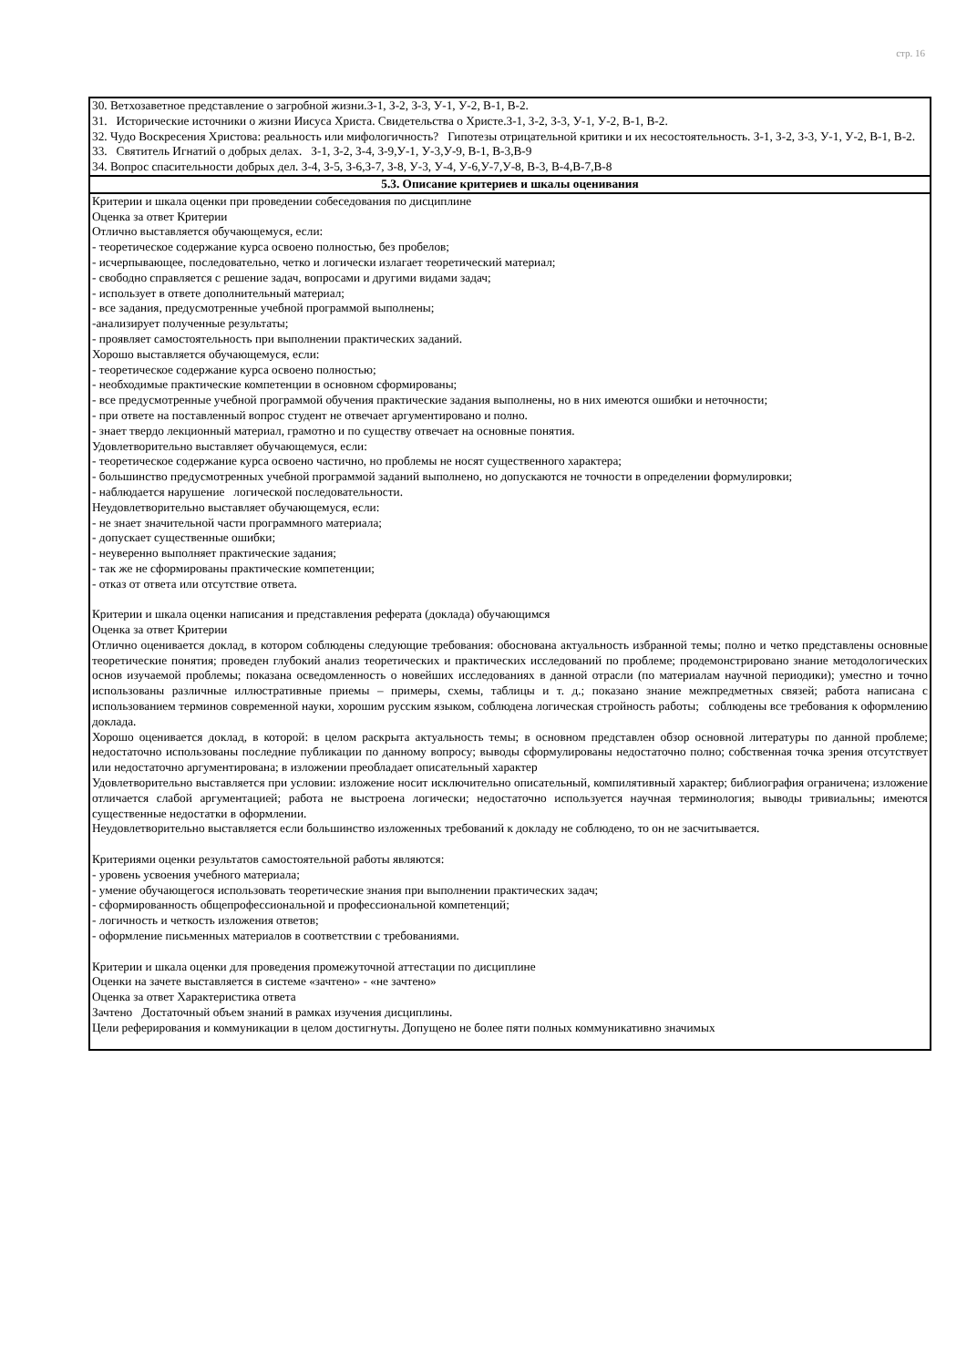стр. 16
| 30. Ветхозаветное представление о загробной жизни.З-1, З-2, З-3, У-1, У-2, В-1, В-2. 31. Исторические источники о жизни Иисуса Христа. Свидетельства о Христе.З-1, З-2, З-3, У-1, У-2, В-1, В-2. 32. Чудо Воскресения Христова: реальность или мифологичность? Гипотезы отрицательной критики и их несостоятельность. З-1, З-2, З-3, У-1, У-2, В-1, В-2. 33. Святитель Игнатий о добрых делах. З-1, З-2, З-4, З-9,У-1, У-3,У-9, В-1, В-3,В-9 34. Вопрос спасительности добрых дел. З-4, З-5, З-6,З-7, З-8, У-3, У-4, У-6,У-7,У-8, В-3, В-4,В-7,В-8 |
| 5.3. Описание критериев и шкалы оценивания |
| Критерии и шкала оценки при проведении собеседования по дисциплине Оценка за ответ Критерии Отлично выставляется обучающемуся, если: - теоретическое содержание курса освоено полностью, без пробелов; - исчерпывающее, последовательно, четко и логически излагает теоретический материал; - свободно справляется с решение задач, вопросами и другими видами задач; - использует в ответе дополнительный материал; - все задания, предусмотренные учебной программой выполнены; -анализирует полученные результаты; - проявляет самостоятельность при выполнении практических заданий. Хорошо выставляется обучающемуся, если: - теоретическое содержание курса освоено полностью; - необходимые практические компетенции в основном сформированы; - все предусмотренные учебной программой обучения практические задания выполнены, но в них имеются ошибки и неточности; - при ответе на поставленный вопрос студент не отвечает аргументировано и полно. - знает твердо лекционный материал, грамотно и по существу отвечает на основные понятия. Удовлетворительно выставляет обучающемуся, если: - теоретическое содержание курса освоено частично, но проблемы не носят существенного характера; - большинство предусмотренных учебной программой заданий выполнено, но допускаются не точности в определении формулировки; - наблюдается нарушение логической последовательности. Неудовлетворительно выставляет обучающемуся, если: - не знает значительной части программного материала; - допускает существенные ошибки; - неуверенно выполняет практические задания; - так же не сформированы практические компетенции; - отказ от ответа или отсутствие ответа. Критерии и шкала оценки написания и представления реферата (доклада) обучающимся Оценка за ответ Критерии Отлично оценивается доклад, в котором соблюдены следующие требования: обоснована актуальность избранной темы; полно и четко представлены основные теоретические понятия; проведен глубокий анализ теоретических и практических исследований по проблеме; продемонстрировано знание методологических основ изучаемой проблемы; показана осведомленность о новейших исследованиях в данной отрасли (по материалам научной периодики); уместно и точно использованы различные иллюстративные приемы – примеры, схемы, таблицы и т. д.; показано знание межпредметных связей; работа написана с использованием терминов современной науки, хорошим русским языком, соблюдена логическая стройность работы; соблюдены все требования к оформлению доклада. Хорошо оценивается доклад, в которой: в целом раскрыта актуальность темы; в основном представлен обзор основной литературы по данной проблеме; недостаточно использованы последние публикации по данному вопросу; выводы сформулированы недостаточно полно; собственная точка зрения отсутствует или недостаточно аргументирована; в изложении преобладает описательный характер Удовлетворительно выставляется при условии: изложение носит исключительно описательный, компилятивный характер; библиография ограничена; изложение отличается слабой аргументацией; работа не выстроена логически; недостаточно используется научная терминология; выводы тривиальны; имеются существенные недостатки в оформлении. Неудовлетворительно выставляется если большинство изложенных требований к докладу не соблюдено, то он не засчитывается. Критериями оценки результатов самостоятельной работы являются: - уровень усвоения учебного материала; - умение обучающегося использовать теоретические знания при выполнении практических задач; - сформированность общепрофессиональной и профессиональной компетенций; - логичность и четкость изложения ответов; - оформление письменных материалов в соответствии с требованиями. Критерии и шкала оценки для проведения промежуточной аттестации по дисциплине Оценки на зачете выставляется в системе «зачтено» - «не зачтено» Оценка за ответ Характеристика ответа Зачтено Достаточный объем знаний в рамках изучения дисциплины. Цели реферирования и коммуникации в целом достигнуты. Допущено не более пяти полных коммуникативно значимых |